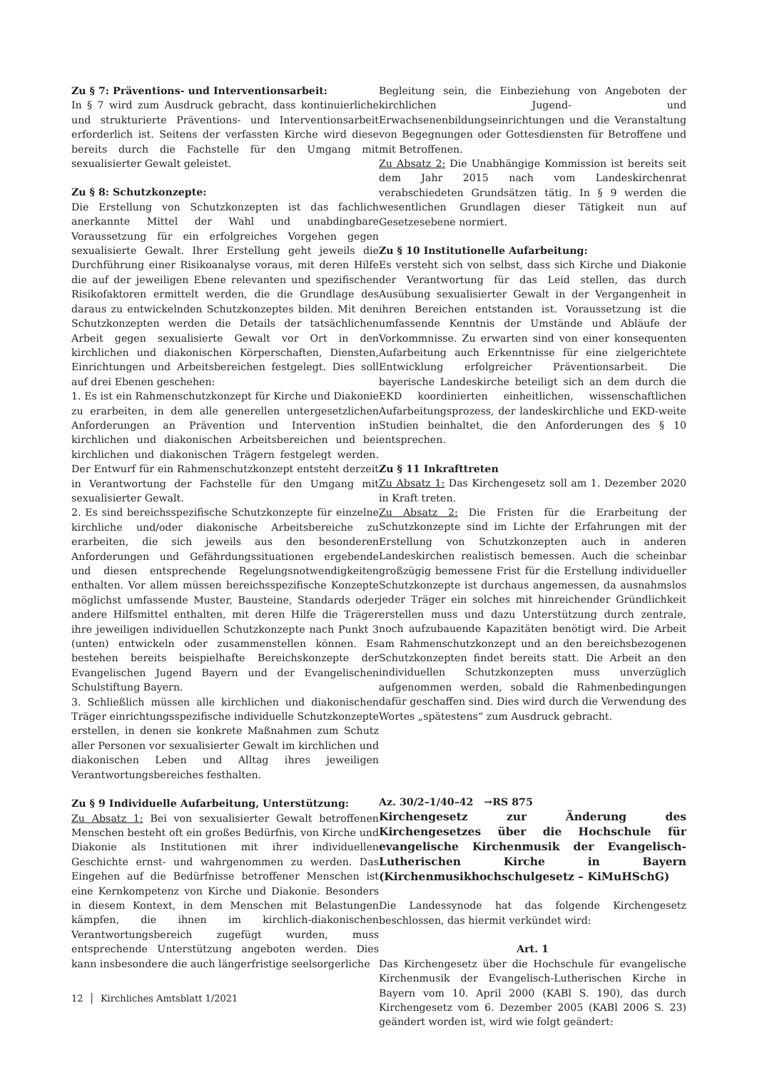Zu § 7: Präventions- und Interventionsarbeit:
In § 7 wird zum Ausdruck gebracht, dass kontinuierliche und strukturierte Präventions- und Interventionsarbeit erforderlich ist. Seitens der verfassten Kirche wird diese bereits durch die Fachstelle für den Umgang mit sexualisierter Gewalt geleistet.
Zu § 8: Schutzkonzepte:
Die Erstellung von Schutzkonzepten ist das fachlich anerkannte Mittel der Wahl und unabdingbare Voraussetzung für ein erfolgreiches Vorgehen gegen sexualisierte Gewalt. Ihrer Erstellung geht jeweils die Durchführung einer Risikoanalyse voraus, mit deren Hilfe die auf der jeweiligen Ebene relevanten und spezifischen Risikofaktoren ermittelt werden, die die Grundlage des daraus zu entwickelnden Schutzkonzeptes bilden. Mit den Schutzkonzepten werden die Details der tatsächlichen Arbeit gegen sexualisierte Gewalt vor Ort in den kirchlichen und diakonischen Körperschaften, Diensten, Einrichtungen und Arbeitsbereichen festgelegt. Dies soll auf drei Ebenen geschehen:
1. Es ist ein Rahmenschutzkonzept für Kirche und Diakonie zu erarbeiten, in dem alle generellen untergesetzlichen Anforderungen an Prävention und Intervention in kirchlichen und diakonischen Arbeitsbereichen und bei kirchlichen und diakonischen Trägern festgelegt werden. Der Entwurf für ein Rahmenschutzkonzept entsteht derzeit in Verantwortung der Fachstelle für den Umgang mit sexualisierter Gewalt.
2. Es sind bereichsspezifische Schutzkonzepte für einzelne kirchliche und/oder diakonische Arbeitsbereiche zu erarbeiten, die sich jeweils aus den besonderen Anforderungen und Gefährdungssituationen ergebende und diesen entsprechende Regelungsnotwendigkeiten enthalten. Vor allem müssen bereichsspezifische Konzepte möglichst umfassende Muster, Bausteine, Standards oder andere Hilfsmittel enthalten, mit deren Hilfe die Träger ihre jeweiligen individuellen Schutzkonzepte nach Punkt 3 (unten) entwickeln oder zusammenstellen können. Es bestehen bereits beispielhafte Bereichskonzepte der Evangelischen Jugend Bayern und der Evangelischen Schulstiftung Bayern.
3. Schließlich müssen alle kirchlichen und diakonischen Träger einrichtungsspezifische individuelle Schutzkonzepte erstellen, in denen sie konkrete Maßnahmen zum Schutz aller Personen vor sexualisierter Gewalt im kirchlichen und diakonischen Leben und Alltag ihres jeweiligen Verantwortungsbereiches festhalten.
Zu § 9 Individuelle Aufarbeitung, Unterstützung:
Zu Absatz 1: Bei von sexualisierter Gewalt betroffenen Menschen besteht oft ein großes Bedürfnis, von Kirche und Diakonie als Institutionen mit ihrer individuellen Geschichte ernst- und wahrgenommen zu werden. Das Eingehen auf die Bedürfnisse betroffener Menschen ist eine Kernkompetenz von Kirche und Diakonie. Besonders in diesem Kontext, in dem Menschen mit Belastungen kämpfen, die ihnen im kirchlich-diakonischen Verantwortungsbereich zugefügt wurden, muss entsprechende Unterstützung angeboten werden. Dies kann insbesondere die auch längerfristige seelsorgerliche
Begleitung sein, die Einbeziehung von Angeboten der kirchlichen Jugend- und Erwachsenenbildungseinrichtungen und die Veranstaltung von Begegnungen oder Gottesdiensten für Betroffene und mit Betroffenen.
Zu Absatz 2: Die Unabhängige Kommission ist bereits seit dem Jahr 2015 nach vom Landeskirchenrat verabschiedeten Grundsätzen tätig. In § 9 werden die wesentlichen Grundlagen dieser Tätigkeit nun auf Gesetzesebene normiert.
Zu § 10 Institutionelle Aufarbeitung:
Es versteht sich von selbst, dass sich Kirche und Diakonie der Verantwortung für das Leid stellen, das durch Ausübung sexualisierter Gewalt in der Vergangenheit in ihren Bereichen entstanden ist. Voraussetzung ist die umfassende Kenntnis der Umstände und Abläufe der Vorkommnisse. Zu erwarten sind von einer konsequenten Aufarbeitung auch Erkenntnisse für eine zielgerichtete Entwicklung erfolgreicher Präventionsarbeit. Die bayerische Landeskirche beteiligt sich an dem durch die EKD koordinierten einheitlichen, wissenschaftlichen Aufarbeitungsprozess, der landeskirchliche und EKD-weite Studien beinhaltet, die den Anforderungen des § 10 entsprechen.
Zu § 11 Inkrafttreten
Zu Absatz 1: Das Kirchengesetz soll am 1. Dezember 2020 in Kraft treten.
Zu Absatz 2: Die Fristen für die Erarbeitung der Schutzkonzepte sind im Lichte der Erfahrungen mit der Erstellung von Schutzkonzepten auch in anderen Landeskirchen realistisch bemessen. Auch die scheinbar großzügig bemessene Frist für die Erstellung individueller Schutzkonzepte ist durchaus angemessen, da ausnahmslos jeder Träger ein solches mit hinreichender Gründlichkeit erstellen muss und dazu Unterstützung durch zentrale, noch aufzubauende Kapazitäten benötigt wird. Die Arbeit am Rahmenschutzkonzept und an den bereichsbezogenen Schutzkonzepten findet bereits statt. Die Arbeit an den individuellen Schutzkonzepten muss unverzüglich aufgenommen werden, sobald die Rahmenbedingungen dafür geschaffen sind. Dies wird durch die Verwendung des Wortes „spätestens“ zum Ausdruck gebracht.
Az. 30/2–1/40–42 →RS 875
Kirchengesetz zur Änderung des Kirchengesetzes über die Hochschule für evangelische Kirchenmusik der Evangelisch-Lutherischen Kirche in Bayern (Kirchenmusikhochschulgesetz – KiMuHSchG)
Die Landessynode hat das folgende Kirchengesetz beschlossen, das hiermit verkündet wird:
Art. 1
Das Kirchengesetz über die Hochschule für evangelische Kirchenmusik der Evangelisch-Lutherischen Kirche in Bayern vom 10. April 2000 (KABl S. 190), das durch Kirchengesetz vom 6. Dezember 2005 (KABl 2006 S. 23) geändert worden ist, wird wie folgt geändert:
12 │ Kirchliches Amtsblatt 1/2021